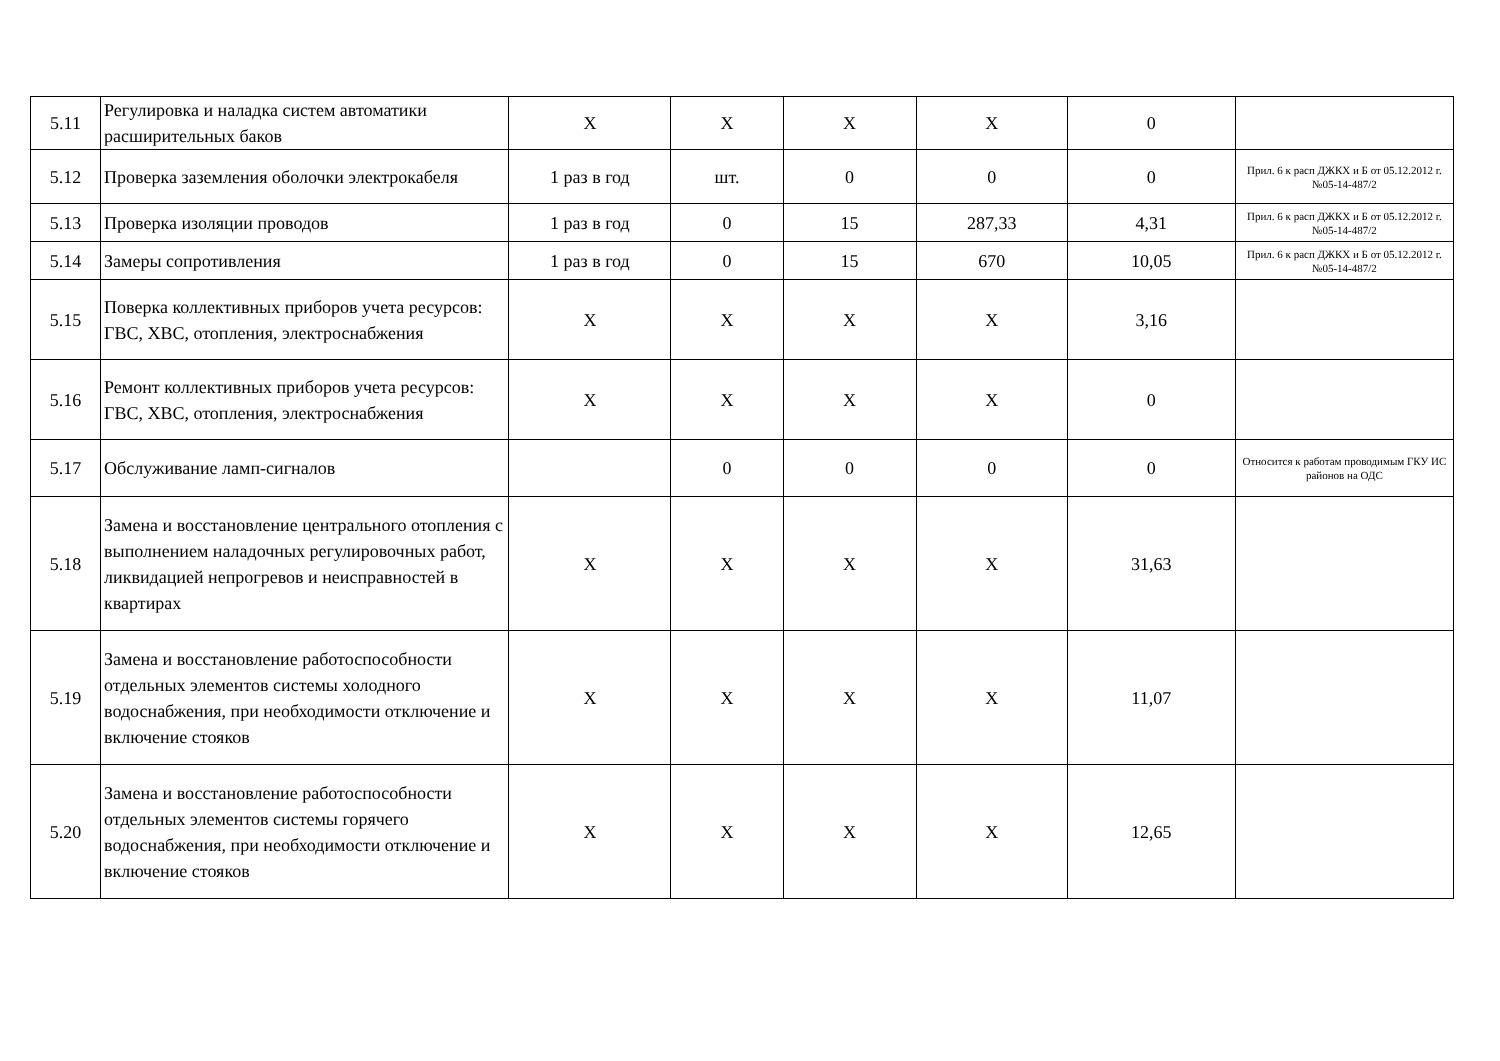| 5.11 | Регулировка и наладка систем автоматики расширительных баков | X | X | X | X | 0 | |
| 5.12 | Проверка заземления оболочки электрокабеля | 1 раз в год | шт. | 0 | 0 | 0 | Прил. 6 к расп ДЖКХ и Б от 05.12.2012 г. №05-14-487/2 |
| 5.13 | Проверка изоляции проводов | 1 раз в год | 0 | 15 | 287,33 | 4,31 | Прил. 6 к расп ДЖКХ и Б от 05.12.2012 г. №05-14-487/2 |
| 5.14 | Замеры сопротивления | 1 раз в год | 0 | 15 | 670 | 10,05 | Прил. 6 к расп ДЖКХ и Б от 05.12.2012 г. №05-14-487/2 |
| 5.15 | Поверка коллективных приборов учета ресурсов: ГВС, ХВС, отопления, электроснабжения | X | X | X | X | 3,16 | |
| 5.16 | Ремонт коллективных приборов учета ресурсов: ГВС, ХВС, отопления, электроснабжения | X | X | X | X | 0 | |
| 5.17 | Обслуживание ламп-сигналов | | 0 | 0 | 0 | 0 | Относится к работам проводимым ГКУ ИС районов на ОДС |
| 5.18 | Замена и восстановление центрального отопления с выполнением наладочных регулировочных работ, ликвидацией непрогревов и неисправностей в квартирах | X | X | X | X | 31,63 | |
| 5.19 | Замена и восстановление работоспособности отдельных элементов системы холодного водоснабжения, при необходимости отключение и включение стояков | X | X | X | X | 11,07 | |
| 5.20 | Замена и восстановление работоспособности отдельных элементов системы горячего водоснабжения, при необходимости отключение и включение стояков | X | X | X | X | 12,65 | |